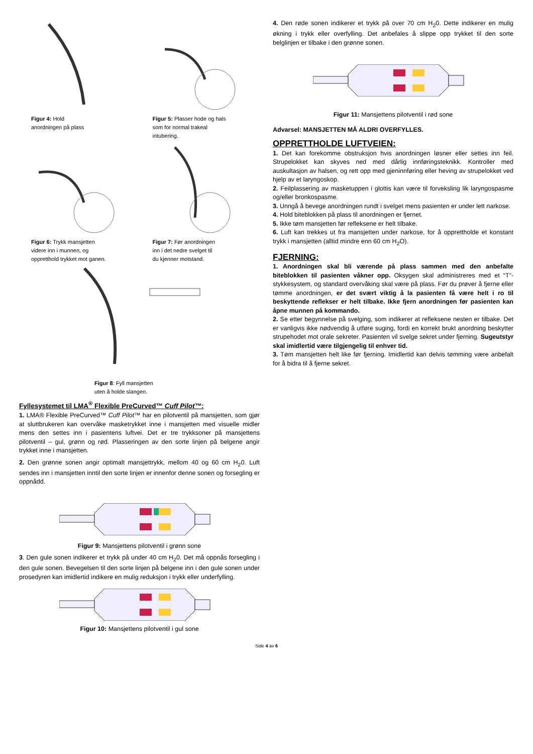Figur 4: Hold
anordningen på plass
Figur 5: Plasser hode og hals
som for normal trakeal
intubering.
Figur 6: Trykk mansjetten
videre inn i munnen, og
oppretthold trykket mot ganen.
Figur 7: Før anordningen
inn i det nedre svelget til
du kjenner motstand.
Figur 8: Fyll mansjetten
uten å holde slangen.
Fyllesystemet til LMA<sup>®</sup> Flexible PreCurved™ Cuff Pilot™:
1. LMA® Flexible PreCurved™ Cuff Pilot™ har en pilotventil på mansjetten, som gjør at sluttbrukeren kan overvåke masketrykket inne i mansjetten med visuelle midler mens den settes inn i pasientens luftvei. Det er tre trykksoner på mansjettens pilotventil – gul, grønn og rød. Plasseringen av den sorte linjen på belgene angir trykket inne i mansjetten.
2. Den grønne sonen angir optimalt mansjettrykk, mellom 40 og 60 cm H<sub>2</sub>0. Luft sendes inn i mansjetten inntil den sorte linjen er innenfor denne sonen og forsegling er oppnådd.
Figur 9: Mansjettens pilotventil i grønn sone
3. Den gule sonen indikerer et trykk på under 40 cm H<sub>2</sub>0. Det må oppnås forsegling i den gule sonen. Bevegelsen til den sorte linjen på belgene inn i den gule sonen under prosedyren kan imidlertid indikere en mulig reduksjon i trykk eller underfylling.
Figur 10: Mansjettens pilotventil i gul sone
4. Den røde sonen indikerer et trykk på over 70 cm H<sub>2</sub>0. Dette indikerer en mulig økning i trykk eller overfylling. Det anbefales å slippe opp trykket til den sorte belglinjen er tilbake i den grønne sonen.
Figur 11: Mansjettens pilotventil i rød sone
Advarsel: MANSJETTEN MÅ ALDRI OVERFYLLES.
OPPRETTHOLDE LUFTVEIEN:
1. Det kan forekomme obstruksjon hvis anordningen løsner eller settes inn feil. Strupelokket kan skyves ned med dårlig innføringsteknikk. Kontroller med auskultasjon av halsen, og rett opp med gjeninnføring eller heving av strupelokket ved hjelp av et laryngoskop.
2. Feilplassering av masketuppen i glottis kan være til forveksling lik laryngospasme og/eller bronkospasme.
3. Unngå å bevege anordningen rundt i svelget mens pasienten er under lett narkose.
4. Hold biteblokken på plass til anordningen er fjernet.
5. Ikke tøm mansjetten før refleksene er helt tilbake.
6. Luft kan trekkes ut fra mansjetten under narkose, for å opprettholde et konstant trykk i mansjetten (alltid mindre enn 60 cm H<sub>2</sub>O).
FJERNING:
1. Anordningen skal bli værende på plass sammen med den anbefalte biteblokken til pasienten våkner opp. Oksygen skal administreres med et “T”-stykkesystem, og standard overvåking skal være på plass. Før du prøver å fjerne eller tømme anordningen, er det svært viktig å la pasienten få være helt i ro til beskyttende reflekser er helt tilbake. Ikke fjern anordningen før pasienten kan åpne munnen på kommando.
2. Se etter begynnelse på svelging, som indikerer at refleksene nesten er tilbake. Det er vanligvis ikke nødvendig å utføre suging, fordi en korrekt brukt anordning beskytter strupehodet mot orale sekreter. Pasienten vil svelge sekret under fjerning. Sugeutstyr skal imidlertid være tilgjengelig til enhver tid.
3. Tøm mansjetten helt like før fjerning. Imidlertid kan delvis tømming være anbefalt for å bidra til å fjerne sekret.
Side 4 av 6